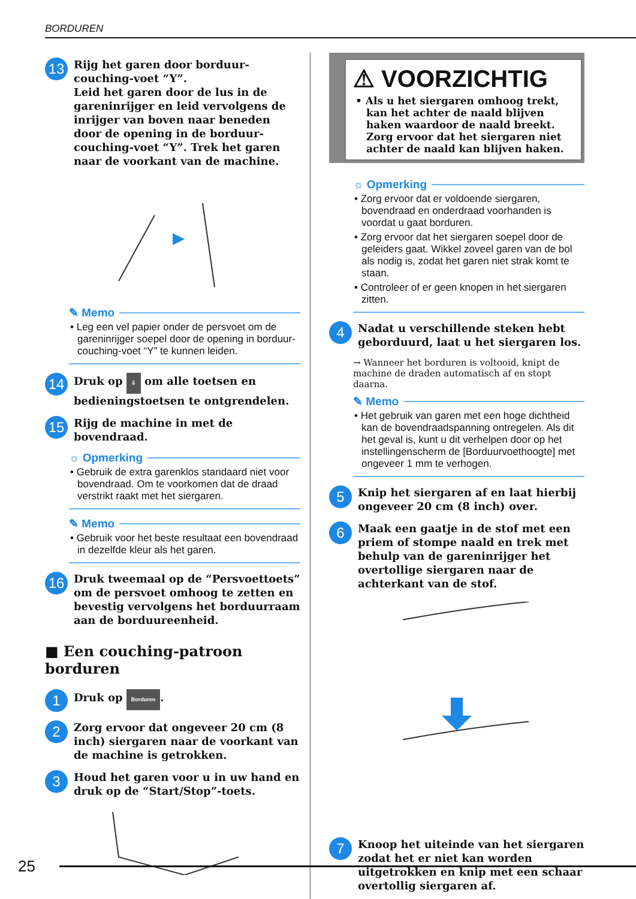BORDUREN
13
Rijg het garen door borduur-couching-voet “Y”.
Leid het garen door de lus in de gareninrijger en leid vervolgens de inrijger van boven naar beneden door de opening in de borduur-couching-voet “Y”. Trek het garen naar de voorkant van de machine.
✎ Memo
• Leg een vel papier onder de persvoet om de gareninrijger soepel door de opening in borduur-couching-voet “Y” te kunnen leiden.
14
Druk op ⇩ om alle toetsen en bedieningstoetsen te ontgrendelen.
15
Rijg de machine in met de bovendraad.
☼ Opmerking
• Gebruik de extra garenklos standaard niet voor bovendraad. Om te voorkomen dat de draad verstrikt raakt met het siergaren.
✎ Memo
• Gebruik voor het beste resultaat een bovendraad in dezelfde kleur als het garen.
16
Druk tweemaal op de “Persvoettoets” om de persvoet omhoog te zetten en bevestig vervolgens het borduurraam aan de borduureenheid.
■ Een couching-patroon borduren
1
Druk op Borduren.
2
Zorg ervoor dat ongeveer 20 cm (8 inch) siergaren naar de voorkant van de machine is getrokken.
3
Houd het garen voor u in uw hand en druk op de “Start/Stop”-toets.
⚠ VOORZICHTIG
• Als u het siergaren omhoog trekt, kan het achter de naald blijven haken waardoor de naald breekt. Zorg ervoor dat het siergaren niet achter de naald kan blijven haken.
☼ Opmerking
• Zorg ervoor dat er voldoende siergaren, bovendraad en onderdraad voorhanden is voordat u gaat borduren.
• Zorg ervoor dat het siergaren soepel door de geleiders gaat. Wikkel zoveel garen van de bol als nodig is, zodat het garen niet strak komt te staan.
• Controleer of er geen knopen in het siergaren zitten.
4
Nadat u verschillende steken hebt geborduurd, laat u het siergaren los.
→ Wanneer het borduren is voltooid, knipt de machine de draden automatisch af en stopt daarna.
✎ Memo
• Het gebruik van garen met een hoge dichtheid kan de bovendraadspanning ontregelen. Als dit het geval is, kunt u dit verhelpen door op het instellingenscherm de [Borduurvoethoogte] met ongeveer 1 mm te verhogen.
5
Knip het siergaren af en laat hierbij ongeveer 20 cm (8 inch) over.
6
Maak een gaatje in de stof met een priem of stompe naald en trek met behulp van de gareninrijger het overtollige siergaren naar de achterkant van de stof.
7
Knoop het uiteinde van het siergaren zodat het er niet kan worden uitgetrokken en knip met een schaar overtollig siergaren af.
25